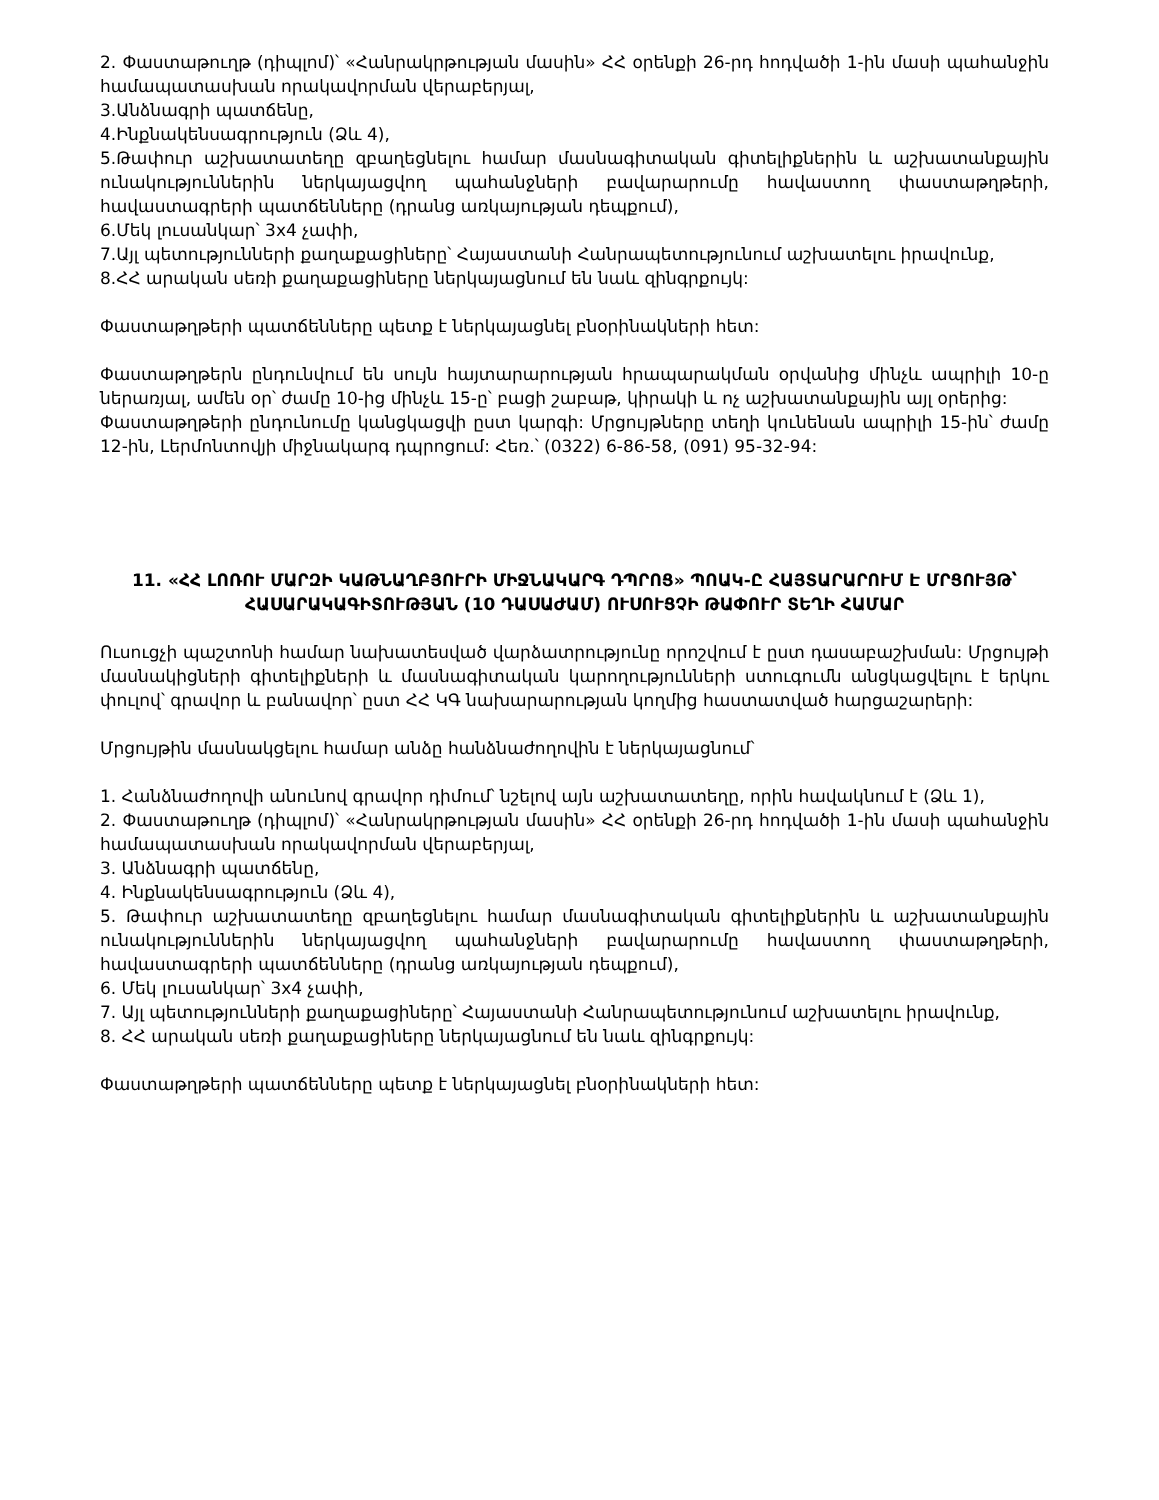2. Փաստաթուղթ (դիպլոմ)՝ «Հանրակրթության մասին» ՀՀ օրենքի 26-րդ հոդվածի 1-ին մասի պահանջին համապատասխան որակավորման վերաբերյալ,
3.Անձնագրի պատճենը,
4.Ինքնակենսագրություն (Ձև 4),
5.Թափուր աշխատատեղը զբաղեցնելու համար մասնագիտական գիտելիքներին և աշխատանքային ունակություններին ներկայացվող պահանջների բավարարումը հավաստող փաստաթղթերի, հավաստագրերի պատճենները (դրանց առկայության դեպքում),
6.Մեկ լուսանկար՝ 3x4 չափի,
7.Այլ պետությունների քաղաքացիները՝ Հայաստանի Հանրապետությունում աշխատելու իրավունք,
8.ՀՀ արական սեռի քաղաքացիները ներկայացնում են նաև զինգրքույկ:
Փաստաթղթերի պատճենները պետք է ներկայացնել բնօրինակների հետ:
Փաստաթղթերն ընդունվում են սույն հայտարարության հրապարակման օրվանից մինչև ապրիլի 10-ը ներառյալ, ամեն օր՝ ժամը 10-ից մինչև 15-ը՝ բացի շաբաթ, կիրակի և ոչ աշխատանքային այլ օրերից:
Փաստաթղթերի ընդունումը կանցկացվի ըստ կարգի: Մրցույթները տեղի կունենան ապրիլի 15-ին՝ ժամը 12-ին, Լերմոնտովյի միջնակարգ դպրոցում: Հեռ.՝ (0322) 6-86-58, (091) 95-32-94:
11. «ՀՀ ԼՈՌՈՒ ՄԱՐԶԻ ԿԱԹՆԱՂԲՅՈՒՐԻ ՄԻՋՆԱԿԱՐԳ ԴՊՐՈՑ» ՊՈԱԿ-Ը ՀԱՅՏԱՐԱՐՈՒՄ Է ՄՐՑՈՒՅԹ՝ ՀԱՍԱՐԱԿԱԳԻՏՈՒԹՅԱՆ (10 ԴԱՍԱԺԱՄ) ՈՒՍՈՒՑՉԻ ԹԱՓՈՒՐ ՏԵՂԻ ՀԱՄԱՐ
Ուսուցչի պաշտոնի համար նախատեսված վարձատրությունը որոշվում է ըստ դասաբաշխման: Մրցույթի մասնակիցների գիտելիքների և մասնագիտական կարողությունների ստուգումն անցկացվելու է երկու փուլով՝ գրավոր և բանավոր՝ ըստ ՀՀ ԿԳ նախարարության կողմից հաստատված հարցաշարերի:
Մրցույթին մասնակցելու համար անձը հանձնաժողովին է ներկայացնում՝
1. Հանձնաժողովի անունով գրավոր դիմում՝ նշելով այն աշխատատեղը, որին հավակնում է (Ձև 1),
2. Փաստաթուղթ (դիպլոմ)՝ «Հանրակրթության մասին» ՀՀ օրենքի 26-րդ հոդվածի 1-ին մասի պահանջին համապատասխան որակավորման վերաբերյալ,
3. Անձնագրի պատճենը,
4. Ինքնակենսագրություն (Ձև 4),
5. Թափուր աշխատատեղը զբաղեցնելու համար մասնագիտական գիտելիքներին և աշխատանքային ունակություններին ներկայացվող պահանջների բավարարումը հավաստող փաստաթղթերի, հավաստագրերի պատճենները (դրանց առկայության դեպքում),
6. Մեկ լուսանկար՝ 3x4 չափի,
7. Այլ պետությունների քաղաքացիները՝ Հայաստանի Հանրապետությունում աշխատելու իրավունք,
8. ՀՀ արական սեռի քաղաքացիները ներկայացնում են նաև զինգրքույկ:
Փաստաթղթերի պատճենները պետք է ներկայացնել բնօրինակների հետ: